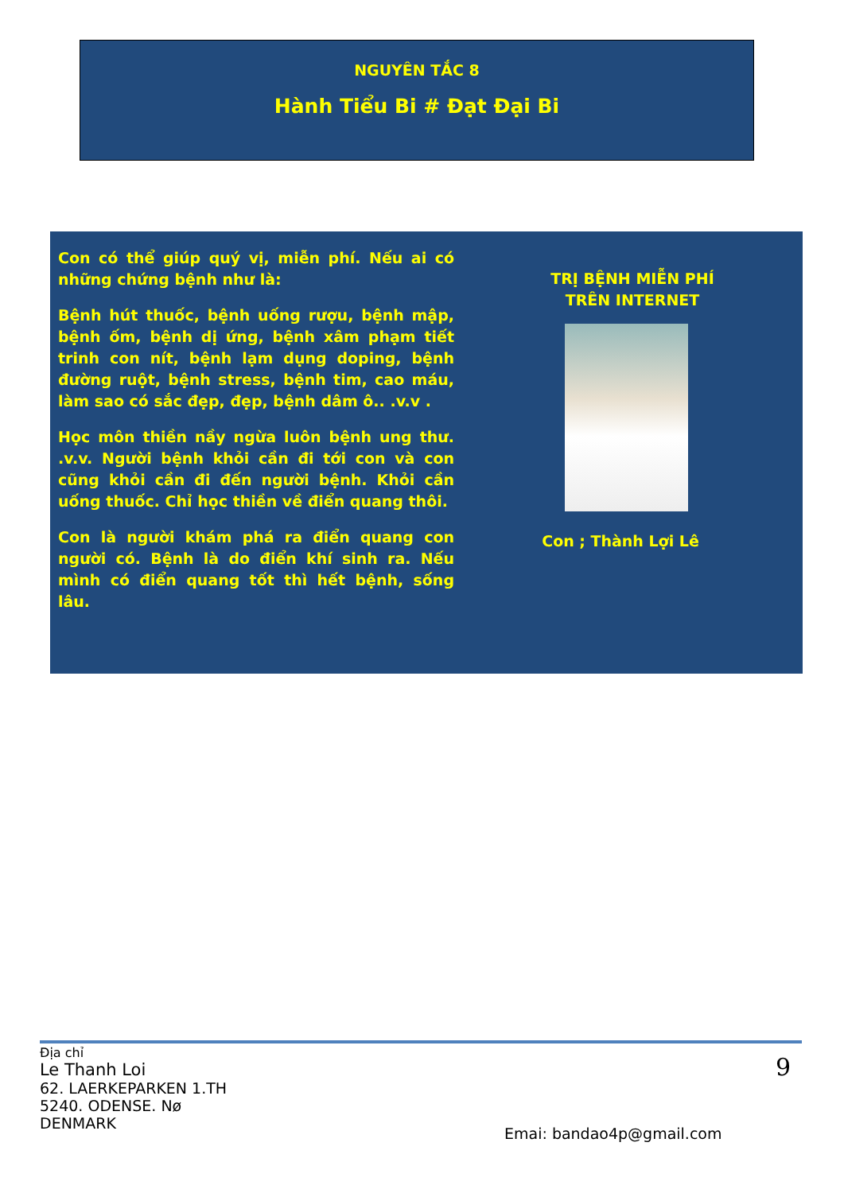NGUYÊN TẮC 8
Hành Tiểu Bi # Đạt Đại Bi
Con có thể giúp quý vị, miễn phí. Nếu ai có những chứng bệnh như là:
Bệnh hút thuốc, bệnh uống rượu, bệnh mập, bệnh ốm, bệnh dị ứng, bệnh xâm phạm tiết trinh con nít, bệnh lạm dụng doping, bệnh đường ruột, bệnh stress, bệnh tim, cao máu, làm sao có sắc đẹp, đẹp, bệnh dâm ô.. .v.v .
Học môn thiền nầy ngừa luôn bệnh ung thư. .v.v. Người bệnh khỏi cần đi tới con và con cũng khỏi cần đi đến người bệnh. Khỏi cần uống thuốc. Chỉ học thiền về điển quang thôi.
Con là người khám phá ra điển quang con người có. Bệnh là do điển khí sinh ra. Nếu mình có điển quang tốt thì hết bệnh, sống lâu.
TRỊ BỆNH MIỄN PHÍ
TRÊN INTERNET
Con ; Thành Lợi Lê
Địa chỉ
Le Thanh Loi
62. LAERKEPARKEN 1.TH
5240. ODENSE. Nø
DENMARK
9
Emai: bandao4p@gmail.com